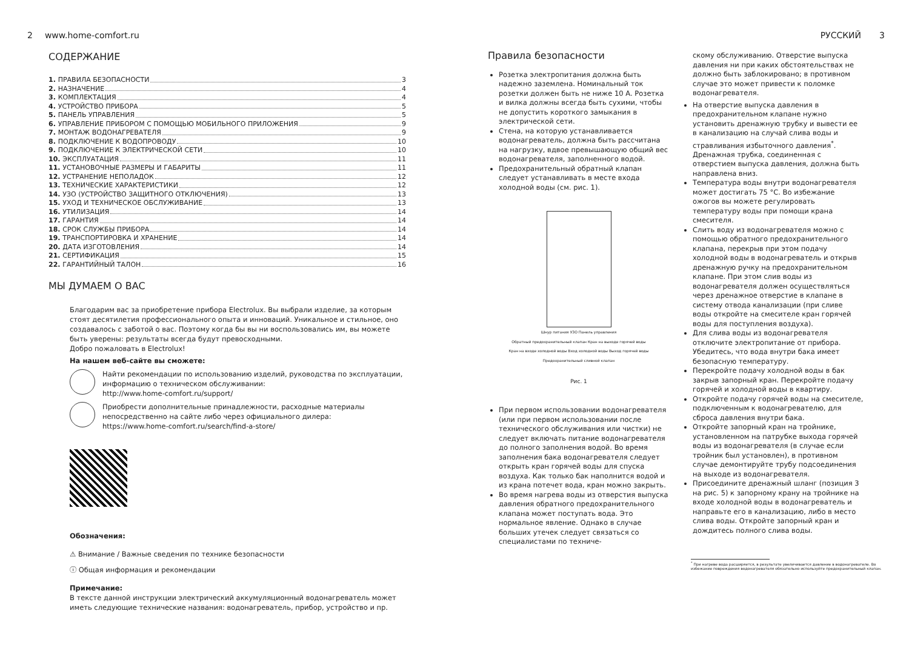2 www.home-comfort.ru
СОДЕРЖАНИЕ
1. ПРАВИЛА БЕЗОПАСНОСТИ 3
2. НАЗНАЧЕНИЕ 4
3. КОМПЛЕКТАЦИЯ 4
4. УСТРОЙСТВО ПРИБОРА 5
5. ПАНЕЛЬ УПРАВЛЕНИЯ 5
6. УПРАВЛЕНИЕ ПРИБОРОМ С ПОМОЩЬЮ МОБИЛЬНОГО ПРИЛОЖЕНИЯ 9
7. МОНТАЖ ВОДОНАГРЕВАТЕЛЯ 9
8. ПОДКЛЮЧЕНИЕ К ВОДОПРОВОДУ 10
9. ПОДКЛЮЧЕНИЕ К ЭЛЕКТРИЧЕСКОЙ СЕТИ 10
10. ЭКСПЛУАТАЦИЯ 11
11. УСТАНОВОЧНЫЕ РАЗМЕРЫ И ГАБАРИТЫ 11
12. УСТРАНЕНИЕ НЕПОЛАДОК 12
13. ТЕХНИЧЕСКИЕ ХАРАКТЕРИСТИКИ 12
14. УЗО (УСТРОЙСТВО ЗАЩИТНОГО ОТКЛЮЧЕНИЯ) 13
15. УХОД И ТЕХНИЧЕСКОЕ ОБСЛУЖИВАНИЕ 13
16. УТИЛИЗАЦИЯ 14
17. ГАРАНТИЯ 14
18. СРОК СЛУЖБЫ ПРИБОРА 14
19. ТРАНСПОРТИРОВКА И ХРАНЕНИЕ 14
20. ДАТА ИЗГОТОВЛЕНИЯ 14
21. СЕРТИФИКАЦИЯ 15
22. ГАРАНТИЙНЫЙ ТАЛОН 16
МЫ ДУМАЕМ О ВАС
Благодарим вас за приобретение прибора Electrolux. Вы выбрали изделие, за которым стоят десятилетия профессионального опыта и инноваций. Уникальное и стильное, оно создавалось с заботой о вас. Поэтому когда бы вы ни воспользовались им, вы можете быть уверены: результаты всегда будут превосходными.
Добро пожаловать в Electrolux!
На нашем веб-сайте вы сможете:
Найти рекомендации по использованию изделий, руководства по эксплуатации, информацию о техническом обслуживании:
http://www.home-comfort.ru/support/
Приобрести дополнительные принадлежности, расходные материалы непосредственно на сайте либо через официального дилера:
https://www.home-comfort.ru/search/find-a-store/
Обозначения:
⚠ Внимание / Важные сведения по технике безопасности
ⓘ Общая информация и рекомендации
Примечание:
В тексте данной инструкции электрический аккумуляционный водонагреватель может иметь следующие технические названия: водонагреватель, прибор, устройство и пр.
РУССКИЙ 3
Правила безопасности
Розетка электропитания должна быть надежно заземлена. Номинальный ток розетки должен быть не ниже 10 А. Розетка и вилка должны всегда быть сухими, чтобы не допустить короткого замыкания в электрической сети.
Стена, на которую устанавливается водонагреватель, должна быть рассчитана на нагрузку, вдвое превышающую общий вес водонагревателя, заполненного водой.
Предохранительный обратный клапан следует устанавливать в месте входа холодной воды (см. рис. 1).
Шнур питания УЗО Панель управления
Обратный предохранительный клапан Кран на выходе горячей воды
Кран на входе холодной воды Вход холодной воды Выход горячей воды
Предохранительный сливной клапан
Рис. 1
При первом использовании водонагревателя (или при первом использовании после технического обслуживания или чистки) не следует включать питание водонагревателя до полного заполнения водой. Во время заполнения бака водонагревателя следует открыть кран горячей воды для спуска воздуха. Как только бак наполнится водой и из крана потечет вода, кран можно закрыть.
Во время нагрева воды из отверстия выпуска давления обратного предохранительного клапана может поступать вода. Это нормальное явление. Однако в случае больших утечек следует связаться со специалистами по техниче-
скому обслуживанию. Отверстие выпуска давления ни при каких обстоятельствах не должно быть заблокировано; в противном случае это может привести к поломке водонагревателя.
На отверстие выпуска давления в предохранительном клапане нужно установить дренажную трубку и вывести ее в канализацию на случай слива воды и стравливания избыточного давления<sup>*</sup>. Дренажная трубка, соединенная с отверстием выпуска давления, должна быть направлена вниз.
Температура воды внутри водонагревателя может достигать 75 °С. Во избежание ожогов вы можете регулировать температуру воды при помощи крана смесителя.
Слить воду из водонагревателя можно с помощью обратного предохранительного клапана, перекрыв при этом подачу холодной воды в водонагреватель и открыв дренажную ручку на предохранительном клапане. При этом слив воды из водонагревателя должен осуществляться через дренажное отверстие в клапане в систему отвода канализации (при сливе воды откройте на смесителе кран горячей воды для поступления воздуха).
Для слива воды из водонагревателя отключите электропитание от прибора. Убедитесь, что вода внутри бака имеет безопасную температуру.
Перекройте подачу холодной воды в бак закрыв запорный кран. Перекройте подачу горячей и холодной воды в квартиру.
Откройте подачу горячей воды на смесителе, подключенным к водонагревателю, для сброса давления внутри бака.
Откройте запорный кран на тройнике, установленном на патрубке выхода горячей воды из водонагревателя (в случае если тройник был установлен), в противном случае демонтируйте трубу подсоединения на выходе из водонагревателя.
Присоедините дренажный шланг (позиция 3 на рис. 5) к запорному крану на тройнике на входе холодной воды в водонагреватель и направьте его в канализацию, либо в место слива воды. Откройте запорный кран и дождитесь полного слива воды.
<sup>*</sup> При нагреве вода расширяется, в результате увеличивается давление в водонагревателе. Во избежание повреждения водонагревателя обязательно используйте предохранительный клапан.